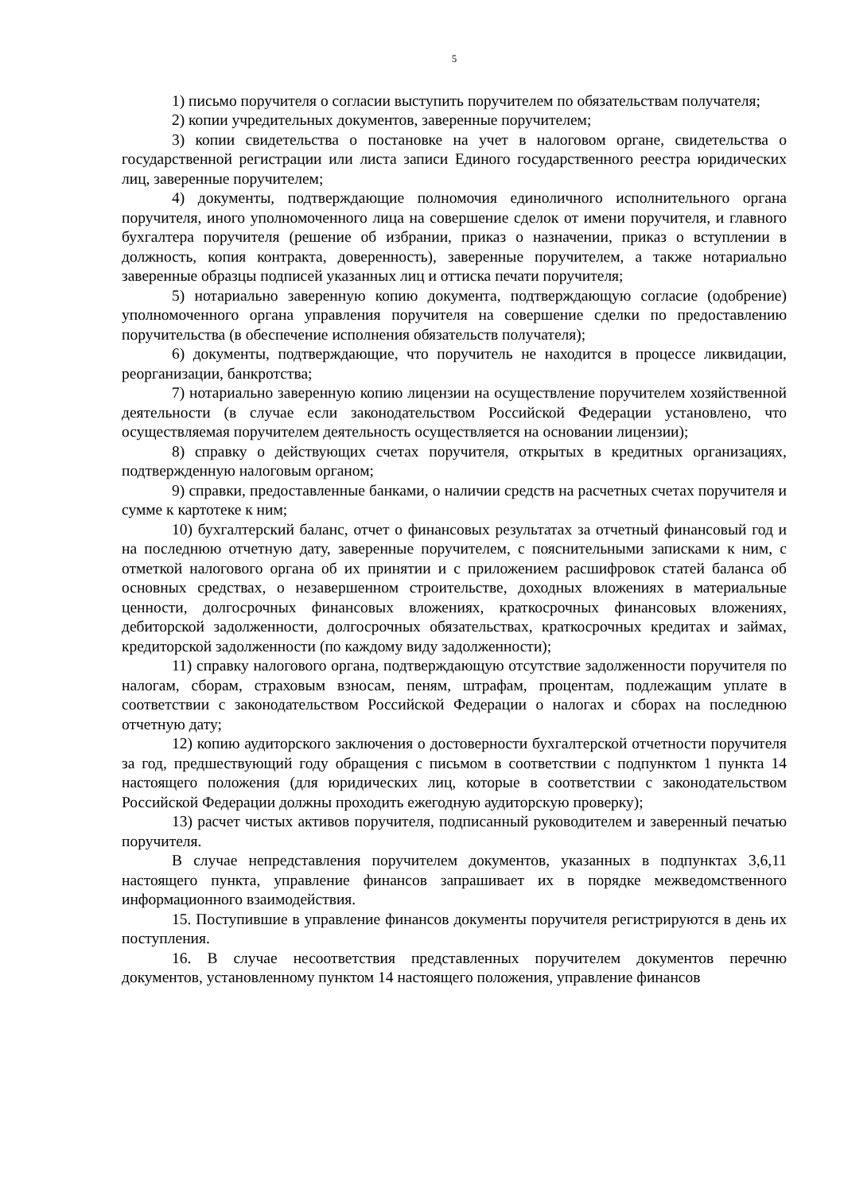5
1) письмо поручителя о согласии выступить поручителем по обязательствам получателя;
2) копии учредительных документов, заверенные поручителем;
3) копии свидетельства о постановке на учет в налоговом органе, свидетельства о государственной регистрации или листа записи Единого государственного реестра юридических лиц, заверенные поручителем;
4) документы, подтверждающие полномочия единоличного исполнительного органа поручителя, иного уполномоченного лица на совершение сделок от имени поручителя, и главного бухгалтера поручителя (решение об избрании, приказ о назначении, приказ о вступлении в должность, копия контракта, доверенность), заверенные поручителем, а также нотариально заверенные образцы подписей указанных лиц и оттиска печати поручителя;
5) нотариально заверенную копию документа, подтверждающую согласие (одобрение) уполномоченного органа управления поручителя на совершение сделки по предоставлению поручительства (в обеспечение исполнения обязательств получателя);
6) документы, подтверждающие, что поручитель не находится в процессе ликвидации, реорганизации, банкротства;
7) нотариально заверенную копию лицензии на осуществление поручителем хозяйственной деятельности (в случае если законодательством Российской Федерации установлено, что осуществляемая поручителем деятельность осуществляется на основании лицензии);
8) справку о действующих счетах поручителя, открытых в кредитных организациях, подтвержденную налоговым органом;
9) справки, предоставленные банками, о наличии средств на расчетных счетах поручителя и сумме к картотеке к ним;
10) бухгалтерский баланс, отчет о финансовых результатах за отчетный финансовый год и на последнюю отчетную дату, заверенные поручителем, с пояснительными записками к ним, с отметкой налогового органа об их принятии и с приложением расшифровок статей баланса об основных средствах, о незавершенном строительстве, доходных вложениях в материальные ценности, долгосрочных финансовых вложениях, краткосрочных финансовых вложениях, дебиторской задолженности, долгосрочных обязательствах, краткосрочных кредитах и займах, кредиторской задолженности (по каждому виду задолженности);
11) справку налогового органа, подтверждающую отсутствие задолженности поручителя по налогам, сборам, страховым взносам, пеням, штрафам, процентам, подлежащим уплате в соответствии с законодательством Российской Федерации о налогах и сборах на последнюю отчетную дату;
12) копию аудиторского заключения о достоверности бухгалтерской отчетности поручителя за год, предшествующий году обращения с письмом в соответствии с подпунктом 1 пункта 14 настоящего положения (для юридических лиц, которые в соответствии с законодательством Российской Федерации должны проходить ежегодную аудиторскую проверку);
13) расчет чистых активов поручителя, подписанный руководителем и заверенный печатью поручителя.
В случае непредставления поручителем документов, указанных в подпунктах 3,6,11 настоящего пункта, управление финансов запрашивает их в порядке межведомственного информационного взаимодействия.
15. Поступившие в управление финансов документы поручителя регистрируются в день их поступления.
16. В случае несоответствия представленных поручителем документов перечню документов, установленному пунктом 14 настоящего положения, управление финансов